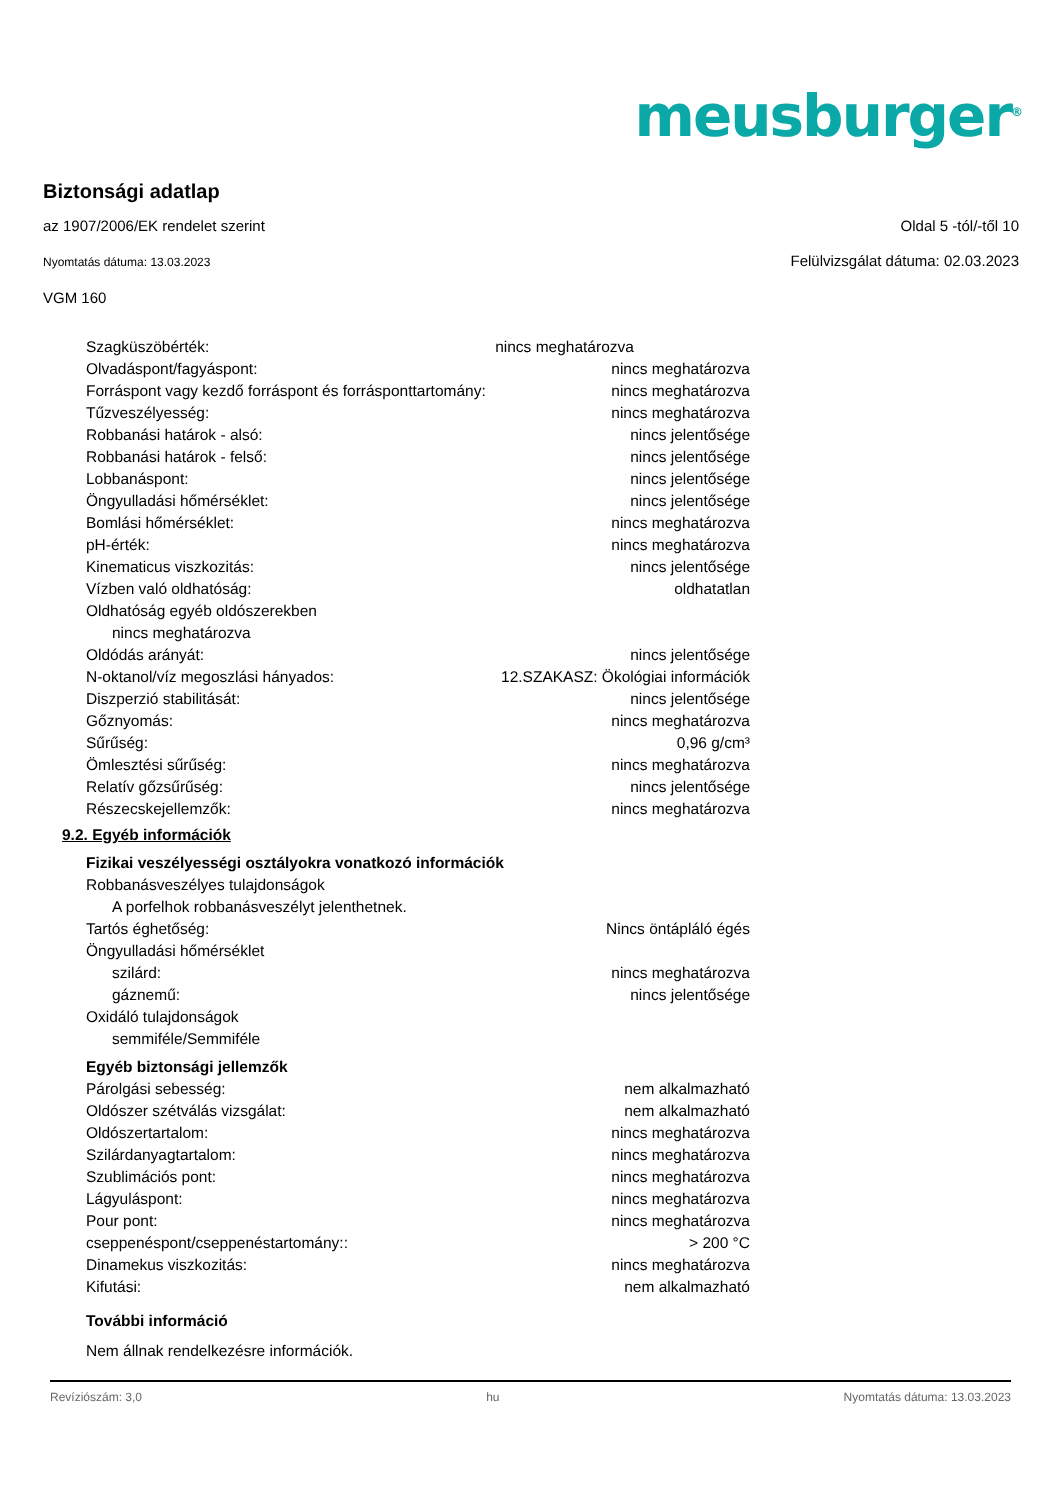meusburger<sup>®</sup>
Biztonsági adatlap
az 1907/2006/EK rendelet szerint Oldal 5 -tól/-től 10
Nyomtatás dátuma: 13.03.2023 Felülvizsgálat dátuma: 02.03.2023
VGM 160
| Szagküszöbérték: | nincs meghatározva |
| Olvadáspont/fagyáspont: | nincs meghatározva |
| Forráspont vagy kezdő forráspont és forrásponttartomány: | nincs meghatározva |
| Tűzveszélyesség: | nincs meghatározva |
| Robbanási határok - alsó: | nincs jelentősége |
| Robbanási határok - felső: | nincs jelentősége |
| Lobbanáspont: | nincs jelentősége |
| Öngyulladási hőmérséklet: | nincs jelentősége |
| Bomlási hőmérséklet: | nincs meghatározva |
| pH-érték: | nincs meghatározva |
| Kinematicus viszkozitás: | nincs jelentősége |
| Vízben való oldhatóság: | oldhatatlan |
| Oldhatóság egyéb oldószerekben | |
| nincs meghatározva | |
| Oldódás arányát: | nincs jelentősége |
| N-oktanol/víz megoszlási hányados: | 12.SZAKASZ: Ökológiai információk |
| Diszperzió stabilitását: | nincs jelentősége |
| Gőznyomás: | nincs meghatározva |
| Sűrűség: | 0,96 g/cm³ |
| Ömlesztési sűrűség: | nincs meghatározva |
| Relatív gőzsűrűség: | nincs jelentősége |
| Részecskejellemzők: | nincs meghatározva |
9.2. Egyéb információk
| Fizikai veszélyességi osztályokra vonatkozó információk | |
| Robbanásveszélyes tulajdonságok | |
| A porfelhok robbanásveszélyt jelenthetnek. | |
| Tartós éghetőség: | Nincs öntápláló égés |
| Öngyulladási hőmérséklet | |
| szilárd: | nincs meghatározva |
| gáznemű: | nincs jelentősége |
| Oxidáló tulajdonságok | |
| semmiféle/Semmiféle | |
| Egyéb biztonsági jellemzők | |
| Párolgási sebesség: | nem alkalmazható |
| Oldószer szétválás vizsgálat: | nem alkalmazható |
| Oldószertartalom: | nincs meghatározva |
| Szilárdanyagtartalom: | nincs meghatározva |
| Szublimációs pont: | nincs meghatározva |
| Lágyuláspont: | nincs meghatározva |
| Pour pont: | nincs meghatározva |
| cseppenéspont/cseppenéstartomány:: | > 200 °C |
| Dinamekus viszkozitás: | nincs meghatározva |
| Kifutási: | nem alkalmazható |
| További információ | |
| Nem állnak rendelkezésre információk. | |
Revíziószám: 3,0 hu Nyomtatás dátuma: 13.03.2023